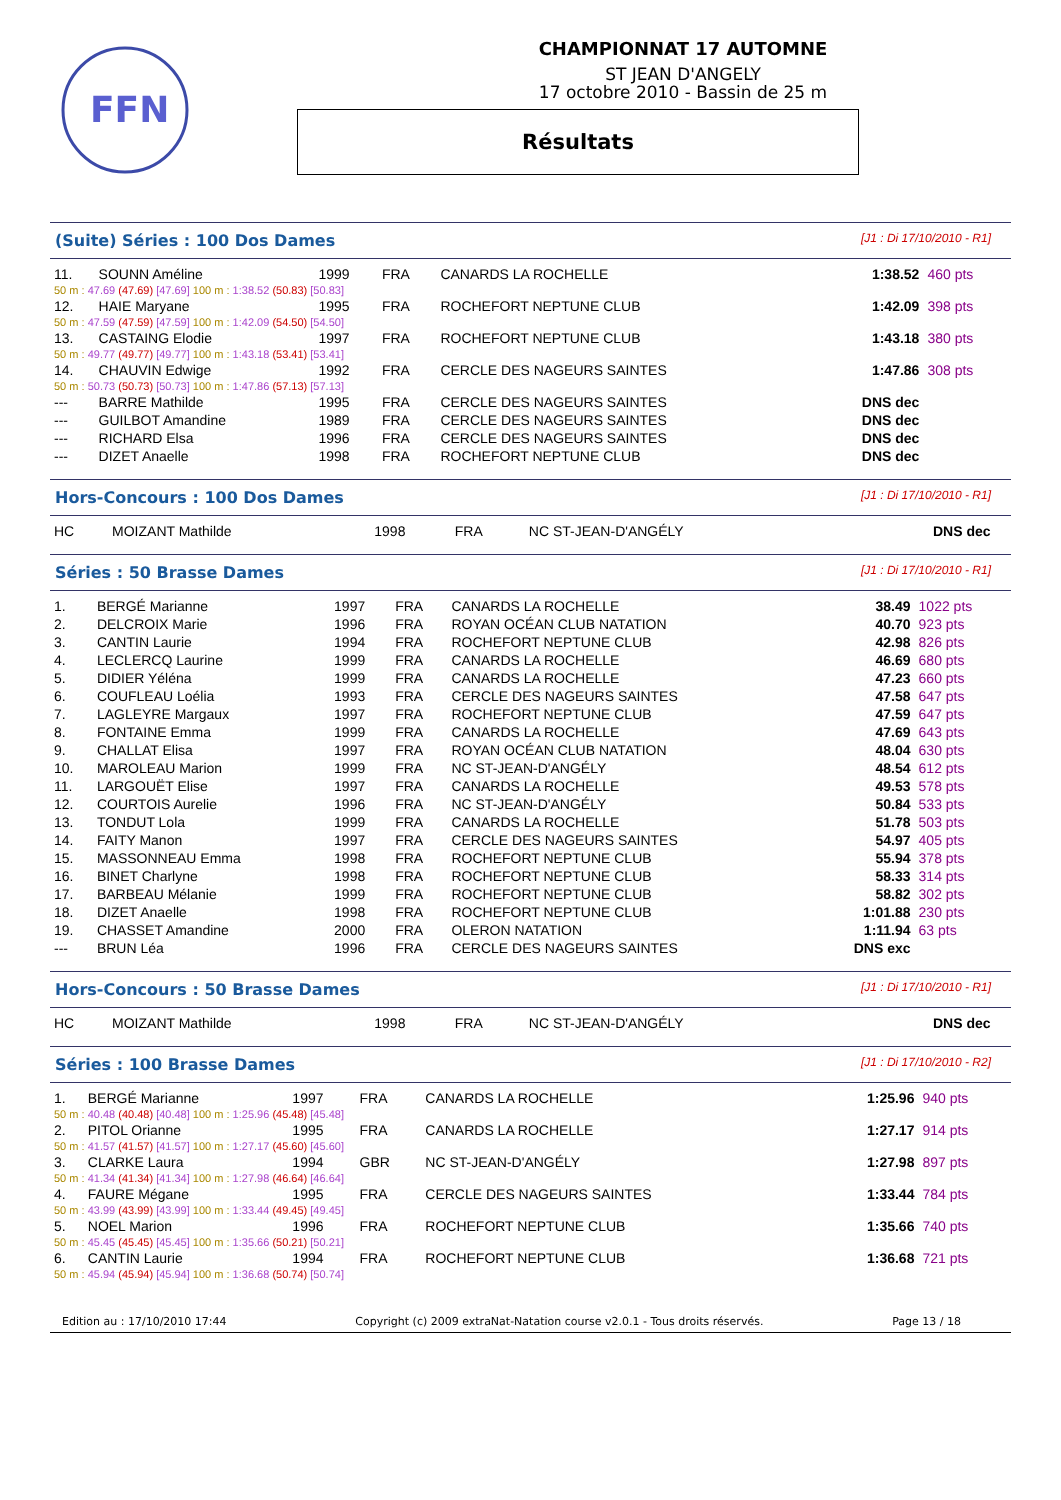FFN
CHAMPIONNAT 17 AUTOMNE
ST JEAN D'ANGELY
17 octobre 2010 - Bassin de 25 m
Résultats
(Suite) Séries : 100 Dos Dames [J1 : Di 17/10/2010 - R1]
| 11. | SOUNN Améline | 1999 | FRA | CANARDS LA ROCHELLE | 1:38.52 | 460 pts |
| 50 m : 47.69 (47.69) [47.69] 100 m : 1:38.52 (50.83) [50.83] | | | | | | |
| 12. | HAIE Maryane | 1995 | FRA | ROCHEFORT NEPTUNE CLUB | 1:42.09 | 398 pts |
| 50 m : 47.59 (47.59) [47.59] 100 m : 1:42.09 (54.50) [54.50] | | | | | | |
| 13. | CASTAING Elodie | 1997 | FRA | ROCHEFORT NEPTUNE CLUB | 1:43.18 | 380 pts |
| 50 m : 49.77 (49.77) [49.77] 100 m : 1:43.18 (53.41) [53.41] | | | | | | |
| 14. | CHAUVIN Edwige | 1992 | FRA | CERCLE DES NAGEURS SAINTES | 1:47.86 | 308 pts |
| 50 m : 50.73 (50.73) [50.73] 100 m : 1:47.86 (57.13) [57.13] | | | | | | |
| --- | BARRE Mathilde | 1995 | FRA | CERCLE DES NAGEURS SAINTES | DNS dec | |
| --- | GUILBOT Amandine | 1989 | FRA | CERCLE DES NAGEURS SAINTES | DNS dec | |
| --- | RICHARD Elsa | 1996 | FRA | CERCLE DES NAGEURS SAINTES | DNS dec | |
| --- | DIZET Anaelle | 1998 | FRA | ROCHEFORT NEPTUNE CLUB | DNS dec | |
Hors-Concours : 100 Dos Dames [J1 : Di 17/10/2010 - R1]
| HC | MOIZANT Mathilde | 1998 | FRA | NC ST-JEAN-D'ANGÉLY | DNS dec | |
Séries : 50 Brasse Dames [J1 : Di 17/10/2010 - R1]
| 1. | BERGÉ Marianne | 1997 | FRA | CANARDS LA ROCHELLE | 38.49 | 1022 pts |
| 2. | DELCROIX Marie | 1996 | FRA | ROYAN OCÉAN CLUB NATATION | 40.70 | 923 pts |
| 3. | CANTIN Laurie | 1994 | FRA | ROCHEFORT NEPTUNE CLUB | 42.98 | 826 pts |
| 4. | LECLERCQ Laurine | 1999 | FRA | CANARDS LA ROCHELLE | 46.69 | 680 pts |
| 5. | DIDIER Yéléna | 1999 | FRA | CANARDS LA ROCHELLE | 47.23 | 660 pts |
| 6. | COUFLEAU Loélia | 1993 | FRA | CERCLE DES NAGEURS SAINTES | 47.58 | 647 pts |
| 7. | LAGLEYRE Margaux | 1997 | FRA | ROCHEFORT NEPTUNE CLUB | 47.59 | 647 pts |
| 8. | FONTAINE Emma | 1999 | FRA | CANARDS LA ROCHELLE | 47.69 | 643 pts |
| 9. | CHALLAT Elisa | 1997 | FRA | ROYAN OCÉAN CLUB NATATION | 48.04 | 630 pts |
| 10. | MAROLEAU Marion | 1999 | FRA | NC ST-JEAN-D'ANGÉLY | 48.54 | 612 pts |
| 11. | LARGOUËT Elise | 1997 | FRA | CANARDS LA ROCHELLE | 49.53 | 578 pts |
| 12. | COURTOIS Aurelie | 1996 | FRA | NC ST-JEAN-D'ANGÉLY | 50.84 | 533 pts |
| 13. | TONDUT Lola | 1999 | FRA | CANARDS LA ROCHELLE | 51.78 | 503 pts |
| 14. | FAITY Manon | 1997 | FRA | CERCLE DES NAGEURS SAINTES | 54.97 | 405 pts |
| 15. | MASSONNEAU Emma | 1998 | FRA | ROCHEFORT NEPTUNE CLUB | 55.94 | 378 pts |
| 16. | BINET Charlyne | 1998 | FRA | ROCHEFORT NEPTUNE CLUB | 58.33 | 314 pts |
| 17. | BARBEAU Mélanie | 1999 | FRA | ROCHEFORT NEPTUNE CLUB | 58.82 | 302 pts |
| 18. | DIZET Anaelle | 1998 | FRA | ROCHEFORT NEPTUNE CLUB | 1:01.88 | 230 pts |
| 19. | CHASSET Amandine | 2000 | FRA | OLERON NATATION | 1:11.94 | 63 pts |
| --- | BRUN Léa | 1996 | FRA | CERCLE DES NAGEURS SAINTES | DNS exc | |
Hors-Concours : 50 Brasse Dames [J1 : Di 17/10/2010 - R1]
| HC | MOIZANT Mathilde | 1998 | FRA | NC ST-JEAN-D'ANGÉLY | DNS dec | |
Séries : 100 Brasse Dames [J1 : Di 17/10/2010 - R2]
| 1. | BERGÉ Marianne | 1997 | FRA | CANARDS LA ROCHELLE | 1:25.96 | 940 pts |
| 50 m : 40.48 (40.48) [40.48] 100 m : 1:25.96 (45.48) [45.48] | | | | | | |
| 2. | PITOL Orianne | 1995 | FRA | CANARDS LA ROCHELLE | 1:27.17 | 914 pts |
| 50 m : 41.57 (41.57) [41.57] 100 m : 1:27.17 (45.60) [45.60] | | | | | | |
| 3. | CLARKE Laura | 1994 | GBR | NC ST-JEAN-D'ANGÉLY | 1:27.98 | 897 pts |
| 50 m : 41.34 (41.34) [41.34] 100 m : 1:27.98 (46.64) [46.64] | | | | | | |
| 4. | FAURE Mégane | 1995 | FRA | CERCLE DES NAGEURS SAINTES | 1:33.44 | 784 pts |
| 50 m : 43.99 (43.99) [43.99] 100 m : 1:33.44 (49.45) [49.45] | | | | | | |
| 5. | NOEL Marion | 1996 | FRA | ROCHEFORT NEPTUNE CLUB | 1:35.66 | 740 pts |
| 50 m : 45.45 (45.45) [45.45] 100 m : 1:35.66 (50.21) [50.21] | | | | | | |
| 6. | CANTIN Laurie | 1994 | FRA | ROCHEFORT NEPTUNE CLUB | 1:36.68 | 721 pts |
| 50 m : 45.94 (45.94) [45.94] 100 m : 1:36.68 (50.74) [50.74] | | | | | | |
Edition au : 17/10/2010 17:44 Copyright (c) 2009 extraNat-Natation course v2.0.1 - Tous droits réservés. Page 13 / 18